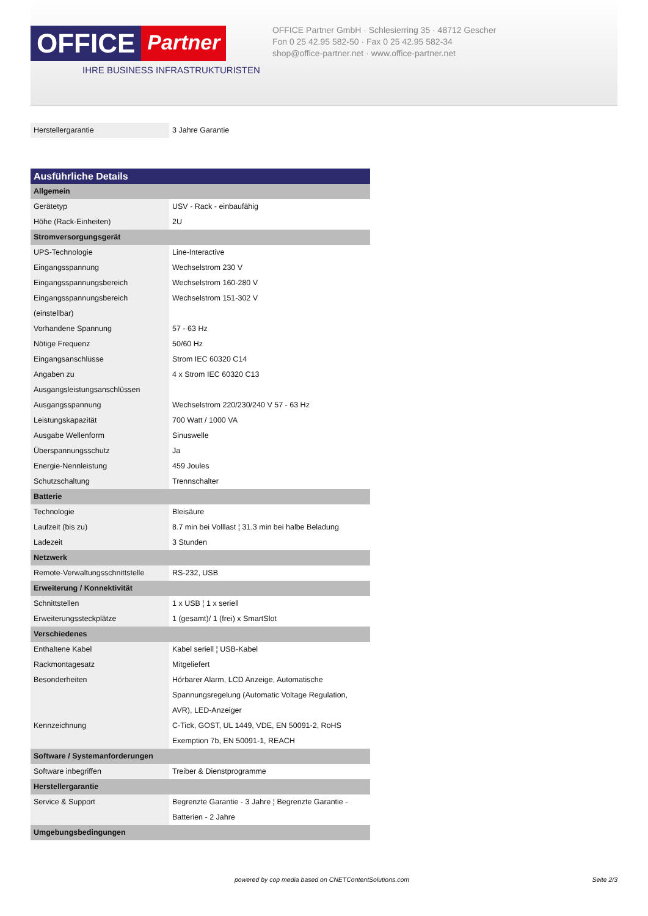OFFICE
Partner
IHRE BUSINESS INFRASTRUKTURISTEN
OFFICE Partner GmbH · Schlesierring 35 · 48712 Gescher
Fon 0 25 42.95 582-50 · Fax 0 25 42.95 582-34
shop@office-partner.net · www.office-partner.net
| Herstellergarantie | 3 Jahre Garantie |
| Ausführliche Details | |
| Allgemein | |
| Gerätetyp | USV - Rack - einbaufähig |
| Höhe (Rack-Einheiten) | 2U |
| Stromversorgungsgerät | |
| UPS-Technologie | Line-Interactive |
| Eingangsspannung | Wechselstrom 230 V |
| Eingangsspannungsbereich | Wechselstrom 160-280 V |
| Eingangsspannungsbereich (einstellbar) | Wechselstrom 151-302 V |
| Vorhandene Spannung | 57 - 63 Hz |
| Nötige Frequenz | 50/60 Hz |
| Eingangsanschlüsse | Strom IEC 60320 C14 |
| Angaben zu Ausgangsleistungsanschlüssen | 4 x Strom IEC 60320 C13 |
| Ausgangsspannung | Wechselstrom 220/230/240 V 57 - 63 Hz |
| Leistungskapazität | 700 Watt / 1000 VA |
| Ausgabe Wellenform | Sinuswelle |
| Überspannungsschutz | Ja |
| Energie-Nennleistung | 459 Joules |
| Schutzschaltung | Trennschalter |
| Batterie | |
| Technologie | Bleisäure |
| Laufzeit (bis zu) | 8.7 min bei Volllast ¦ 31.3 min bei halbe Beladung |
| Ladezeit | 3 Stunden |
| Netzwerk | |
| Remote-Verwaltungsschnittstelle | RS-232, USB |
| Erweiterung / Konnektivität | |
| Schnittstellen | 1 x USB ¦ 1 x seriell |
| Erweiterungssteckplätze | 1 (gesamt)/ 1 (frei) x SmartSlot |
| Verschiedenes | |
| Enthaltene Kabel | Kabel seriell ¦ USB-Kabel |
| Rackmontagesatz | Mitgeliefert |
| Besonderheiten | Hörbarer Alarm, LCD Anzeige, Automatische Spannungsregelung (Automatic Voltage Regulation, AVR), LED-Anzeiger |
| Kennzeichnung | C-Tick, GOST, UL 1449, VDE, EN 50091-2, RoHS Exemption 7b, EN 50091-1, REACH |
| Software / Systemanforderungen | |
| Software inbegriffen | Treiber & Dienstprogramme |
| Herstellergarantie | |
| Service & Support | Begrenzte Garantie - 3 Jahre ¦ Begrenzte Garantie - Batterien - 2 Jahre |
| Umgebungsbedingungen | |
powered by cop media based on CNETContentSolutions.com Seite 2/3